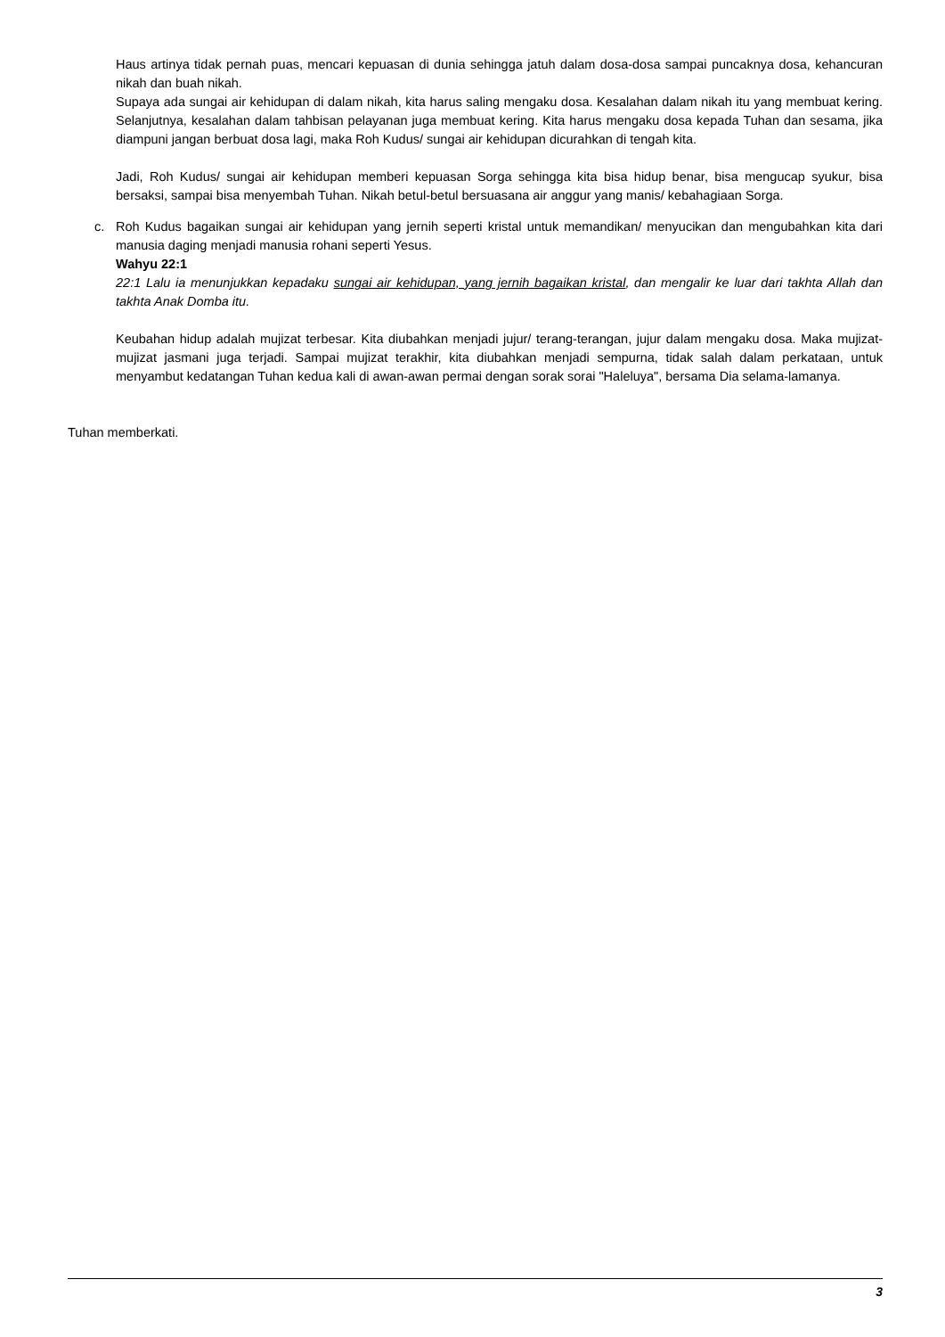Haus artinya tidak pernah puas, mencari kepuasan di dunia sehingga jatuh dalam dosa-dosa sampai puncaknya dosa, kehancuran nikah dan buah nikah.
Supaya ada sungai air kehidupan di dalam nikah, kita harus saling mengaku dosa. Kesalahan dalam nikah itu yang membuat kering. Selanjutnya, kesalahan dalam tahbisan pelayanan juga membuat kering. Kita harus mengaku dosa kepada Tuhan dan sesama, jika diampuni jangan berbuat dosa lagi, maka Roh Kudus/ sungai air kehidupan dicurahkan di tengah kita.
Jadi, Roh Kudus/ sungai air kehidupan memberi kepuasan Sorga sehingga kita bisa hidup benar, bisa mengucap syukur, bisa bersaksi, sampai bisa menyembah Tuhan. Nikah betul-betul bersuasana air anggur yang manis/ kebahagiaan Sorga.
c. Roh Kudus bagaikan sungai air kehidupan yang jernih seperti kristal untuk memandikan/ menyucikan dan mengubahkan kita dari manusia daging menjadi manusia rohani seperti Yesus.
Wahyu 22:1
22:1 Lalu ia menunjukkan kepadaku sungai air kehidupan, yang jernih bagaikan kristal, dan mengalir ke luar dari takhta Allah dan takhta Anak Domba itu.
Keubahan hidup adalah mujizat terbesar. Kita diubahkan menjadi jujur/ terang-terangan, jujur dalam mengaku dosa. Maka mujizat-mujizat jasmani juga terjadi. Sampai mujizat terakhir, kita diubahkan menjadi sempurna, tidak salah dalam perkataan, untuk menyambut kedatangan Tuhan kedua kali di awan-awan permai dengan sorak sorai "Haleluya", bersama Dia selama-lamanya.
Tuhan memberkati.
3